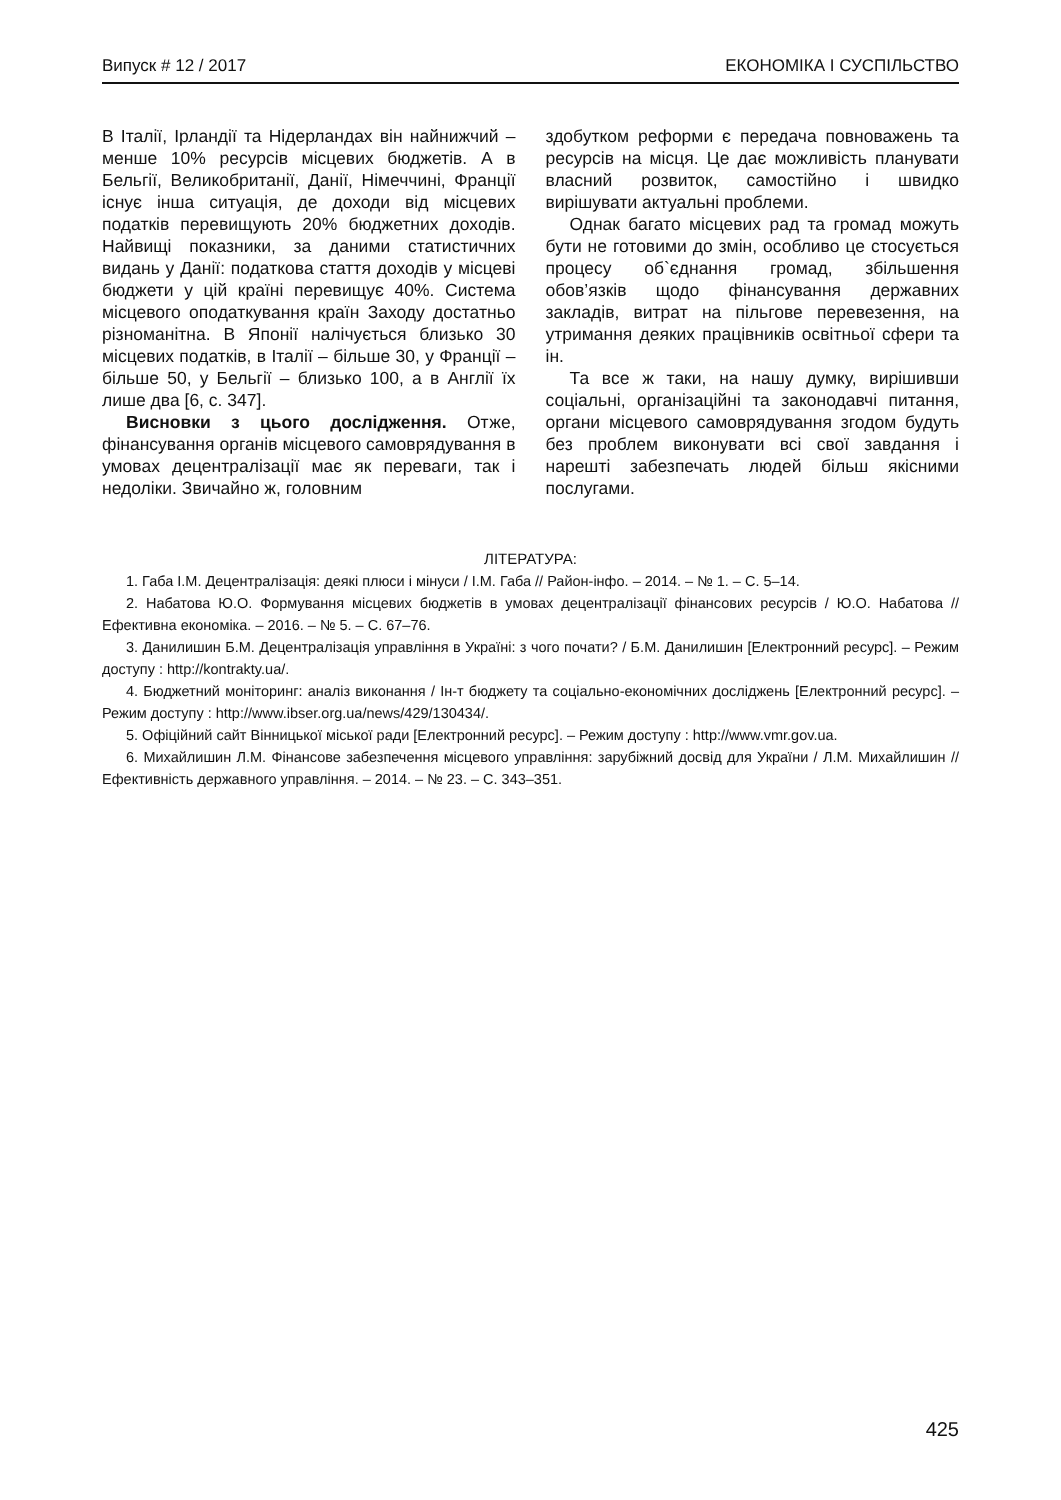Випуск # 12 / 2017 ЕКОНОМІКА І СУСПІЛЬСТВО
В Італії, Ірландії та Нідерландах він найнижчий – менше 10% ресурсів місцевих бюджетів. А в Бельгії, Великобританії, Данії, Німеччині, Франції існує інша ситуація, де доходи від місцевих податків перевищують 20% бюджетних доходів. Найвищі показники, за даними статистичних видань у Данії: податкова стаття доходів у місцеві бюджети у цій країні перевищує 40%. Система місцевого оподаткування країн Заходу достатньо різноманітна. В Японії налічується близько 30 місцевих податків, в Італії – більше 30, у Франції – більше 50, у Бельгії – близько 100, а в Англії їх лише два [6, с. 347].
Висновки з цього дослідження. Отже, фінансування органів місцевого самоврядування в умовах децентралізації має як переваги, так і недоліки. Звичайно ж, головним
здобутком реформи є передача повноважень та ресурсів на місця. Це дає можливість планувати власний розвиток, самостійно і швидко вирішувати актуальні проблеми.
Однак багато місцевих рад та громад можуть бути не готовими до змін, особливо це стосується процесу об`єднання громад, збільшення обов’язків щодо фінансування державних закладів, витрат на пільгове перевезення, на утримання деяких працівників освітньої сфери та ін.
Та все ж таки, на нашу думку, вирішивши соціальні, організаційні та законодавчі питання, органи місцевого самоврядування згодом будуть без проблем виконувати всі свої завдання і нарешті забезпечать людей більш якісними послугами.
ЛІТЕРАТУРА:
1. Габа І.М. Децентралізація: деякі плюси і мінуси / І.М. Габа // Район-інфо. – 2014. – № 1. – С. 5–14.
2. Набатова Ю.О. Формування місцевих бюджетів в умовах децентралізації фінансових ресурсів / Ю.О. Набатова // Ефективна економіка. – 2016. – № 5. – С. 67–76.
3. Данилишин Б.М. Децентралізація управління в Україні: з чого почати? / Б.М. Данилишин [Електронний ресурс]. – Режим доступу : http://kontrakty.ua/.
4. Бюджетний моніторинг: аналіз виконання / Ін-т бюджету та соціально-економічних досліджень [Електронний ресурс]. – Режим доступу : http://www.ibser.org.ua/news/429/130434/.
5. Офіційний сайт Вінницької міської ради [Електронний ресурс]. – Режим доступу : http://www.vmr.gov.ua.
6. Михайлишин Л.М. Фінансове забезпечення місцевого управління: зарубіжний досвід для України / Л.М. Михайлишин // Ефективність державного управління. – 2014. – № 23. – С. 343–351.
425